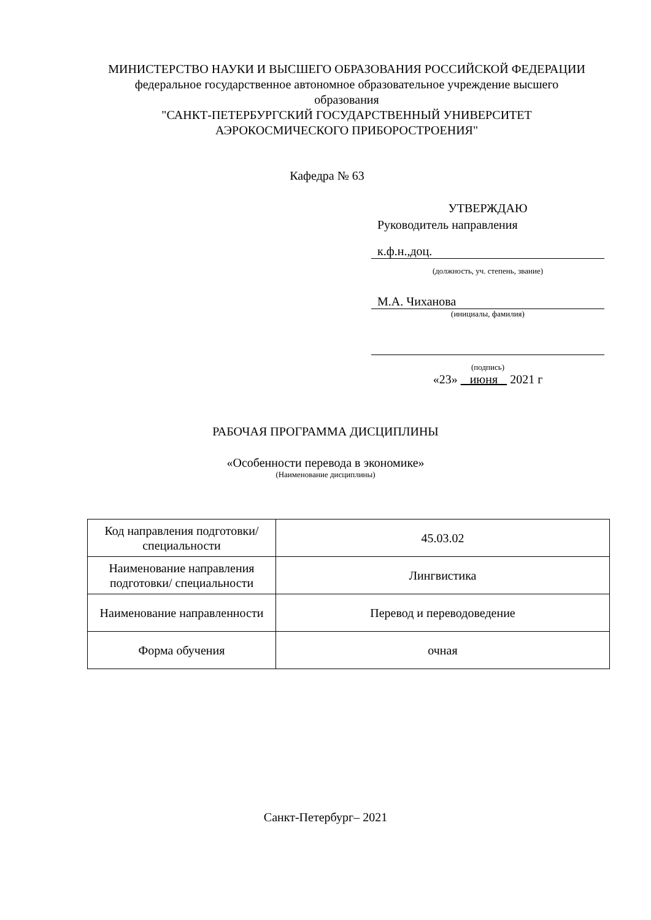МИНИСТЕРСТВО НАУКИ И ВЫСШЕГО ОБРАЗОВАНИЯ РОССИЙСКОЙ ФЕДЕРАЦИИ
федеральное государственное автономное образовательное учреждение высшего образования
"САНКТ-ПЕТЕРБУРГСКИЙ ГОСУДАРСТВЕННЫЙ УНИВЕРСИТЕТ АЭРОКОСМИЧЕСКОГО ПРИБОРОСТРОЕНИЯ"
Кафедра № 63
УТВЕРЖДАЮ
Руководитель направления
к.ф.н.,доц.
(должность, уч. степень, звание)
М.А. Чиханова
(инициалы, фамилия)
(подпись)
«23» июня 2021 г
РАБОЧАЯ ПРОГРАММА ДИСЦИПЛИНЫ
«Особенности перевода в экономике»
(Наименование дисциплины)
| Код направления подготовки/ специальности | 45.03.02 |
| Наименование направления подготовки/ специальности | Лингвистика |
| Наименование направленности | Перевод и переводоведение |
| Форма обучения | очная |
Санкт-Петербург– 2021